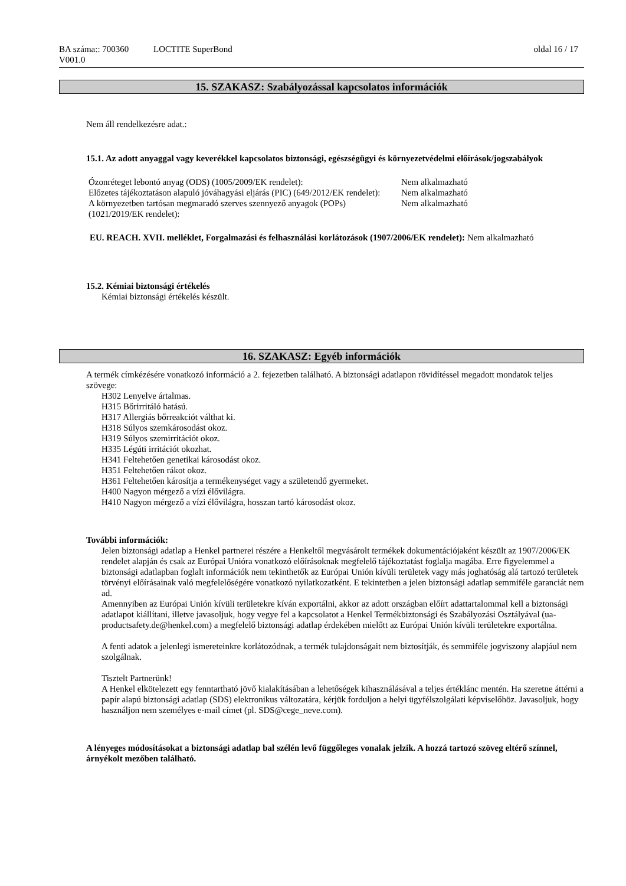BA száma:: 700360
V001.0
LOCTITE SuperBond oldal 16 / 17
15. SZAKASZ: Szabályozással kapcsolatos információk
Nem áll rendelkezésre adat.:
15.1. Az adott anyaggal vagy keverékkel kapcsolatos biztonsági, egészségügyi és környezetvédelmi előírások/jogszabályok
| Ózonréteget lebontó anyag (ODS) (1005/2009/EK rendelet): | Nem alkalmazható |
| Előzetes tájékoztatáson alapuló jóváhagyási eljárás (PIC) (649/2012/EK rendelet): | Nem alkalmazható |
| A környezetben tartósan megmaradó szerves szennyező anyagok (POPs) (1021/2019/EK rendelet): | Nem alkalmazható |
EU. REACH. XVII. melléklet, Forgalmazási és felhasználási korlátozások (1907/2006/EK rendelet): Nem alkalmazható
15.2. Kémiai biztonsági értékelés
Kémiai biztonsági értékelés készült.
16. SZAKASZ: Egyéb információk
A termék címkézésére vonatkozó információ a 2. fejezetben található. A biztonsági adatlapon rövidítéssel megadott mondatok teljes szövege:
H302 Lenyelve ártalmas.
H315 Bőrirritáló hatású.
H317 Allergiás bőrreakciót válthat ki.
H318 Súlyos szemkárosodást okoz.
H319 Súlyos szemirritációt okoz.
H335 Légúti irritációt okozhat.
H341 Feltehetően genetikai károsodást okoz.
H351 Feltehetően rákot okoz.
H361 Feltehetően károsítja a termékenységet vagy a születendő gyermeket.
H400 Nagyon mérgező a vízi élővilágra.
H410 Nagyon mérgező a vízi élővilágra, hosszan tartó károsodást okoz.
További információk:
Jelen biztonsági adatlap a Henkel partnerei részére a Henkeltől megvásárolt termékek dokumentációjaként készült az 1907/2006/EK rendelet alapján és csak az Európai Unióra vonatkozó előírásoknak megfelelő tájékoztatást foglalja magába. Erre figyelemmel a biztonsági adatlapban foglalt információk nem tekinthetők az Európai Unión kívüli területek vagy más joghatóság alá tartozó területek törvényi előírásainak való megfelelőségére vonatkozó nyilatkozatként. E tekintetben a jelen biztonsági adatlap semmiféle garanciát nem ad.
Amennyiben az Európai Unión kívüli területekre kíván exportálni, akkor az adott országban előírt adattartalommal kell a biztonsági adatlapot kiállítani, illetve javasoljuk, hogy vegye fel a kapcsolatot a Henkel Termékbiztonsági és Szabályozási Osztályával (ua-productsafety.de@henkel.com) a megfelelő biztonsági adatlap érdekében mielőtt az Európai Unión kívüli területekre exportálna.
A fenti adatok a jelenlegi ismereteinkre korlátozódnak, a termék tulajdonságait nem biztosítják, és semmiféle jogviszony alapjául nem szolgálnak.
Tisztelt Partnerünk!
A Henkel elkötelezett egy fenntartható jövő kialakításában a lehetőségek kihasználásával a teljes értéklánc mentén. Ha szeretne áttérni a papír alapú biztonsági adatlap (SDS) elektronikus változatára, kérjük forduljon a helyi ügyfélszolgálati képviselőhöz. Javasoljuk, hogy használjon nem személyes e-mail címet (pl. SDS@cege_neve.com).
A lényeges módosításokat a biztonsági adatlap bal szélén levő függőleges vonalak jelzik. A hozzá tartozó szöveg eltérő színnel, árnyékolt mezőben található.